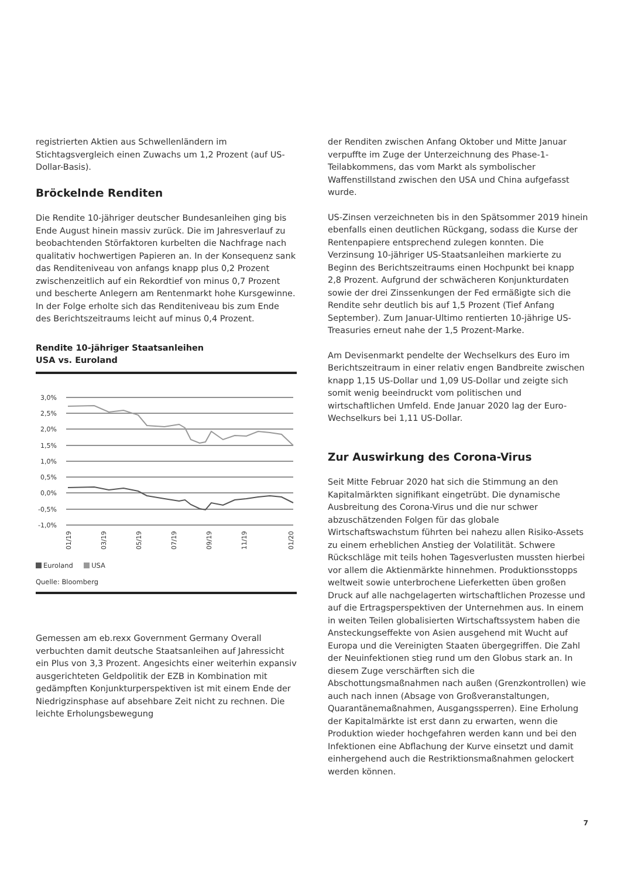registrierten Aktien aus Schwellenländern im Stichtagsvergleich einen Zuwachs um 1,2 Prozent (auf US-Dollar-Basis).
Bröckelnde Renditen
Die Rendite 10-jähriger deutscher Bundesanleihen ging bis Ende August hinein massiv zurück. Die im Jahresverlauf zu beobachtenden Störfaktoren kurbelten die Nachfrage nach qualitativ hochwertigen Papieren an. In der Konsequenz sank das Renditeniveau von anfangs knapp plus 0,2 Prozent zwischenzeitlich auf ein Rekordtief von minus 0,7 Prozent und bescherte Anlegern am Rentenmarkt hohe Kursgewinne. In der Folge erholte sich das Renditeniveau bis zum Ende des Berichtszeitraums leicht auf minus 0,4 Prozent.
Rendite 10-jähriger Staatsanleihen
USA vs. Euroland
3,0%
2,5%
2,0%
1,5%
1,0%
0,5%
0,0%
-0,5%
-1,0%
01/19
03/19
05/19
07/19
09/19
11/19
01/20
Euroland USA
Quelle: Bloomberg
Gemessen am eb.rexx Government Germany Overall verbuchten damit deutsche Staatsanleihen auf Jahressicht ein Plus von 3,3 Prozent. Angesichts einer weiterhin expansiv ausgerichteten Geldpolitik der EZB in Kombination mit gedämpften Konjunkturperspektiven ist mit einem Ende der Niedrigzinsphase auf absehbare Zeit nicht zu rechnen. Die leichte Erholungsbewegung
der Renditen zwischen Anfang Oktober und Mitte Januar verpuffte im Zuge der Unterzeichnung des Phase-1-Teilabkommens, das vom Markt als symbolischer Waffenstillstand zwischen den USA und China aufgefasst wurde.
US-Zinsen verzeichneten bis in den Spätsommer 2019 hinein ebenfalls einen deutlichen Rückgang, sodass die Kurse der Rentenpapiere entsprechend zulegen konnten. Die Verzinsung 10-jähriger US-Staatsanleihen markierte zu Beginn des Berichtszeitraums einen Hochpunkt bei knapp 2,8 Prozent. Aufgrund der schwächeren Konjunkturdaten sowie der drei Zinssenkungen der Fed ermäßigte sich die Rendite sehr deutlich bis auf 1,5 Prozent (Tief Anfang September). Zum Januar-Ultimo rentierten 10-jährige US-Treasuries erneut nahe der 1,5 Prozent-Marke.
Am Devisenmarkt pendelte der Wechselkurs des Euro im Berichtszeitraum in einer relativ engen Bandbreite zwischen knapp 1,15 US-Dollar und 1,09 US-Dollar und zeigte sich somit wenig beeindruckt vom politischen und wirtschaftlichen Umfeld. Ende Januar 2020 lag der Euro-Wechselkurs bei 1,11 US-Dollar.
Zur Auswirkung des Corona-Virus
Seit Mitte Februar 2020 hat sich die Stimmung an den Kapitalmärkten signifikant eingetrübt. Die dynamische Ausbreitung des Corona-Virus und die nur schwer abzuschätzenden Folgen für das globale Wirtschaftswachstum führten bei nahezu allen Risiko-Assets zu einem erheblichen Anstieg der Volatilität. Schwere Rückschläge mit teils hohen Tagesverlusten mussten hierbei vor allem die Aktienmärkte hinnehmen. Produktionsstopps weltweit sowie unterbrochene Lieferketten üben großen Druck auf alle nachgelagerten wirtschaftlichen Prozesse und auf die Ertragsperspektiven der Unternehmen aus. In einem in weiten Teilen globalisierten Wirtschaftssystem haben die Ansteckungseffekte von Asien ausgehend mit Wucht auf Europa und die Vereinigten Staaten übergegriffen. Die Zahl der Neuinfektionen stieg rund um den Globus stark an. In diesem Zuge verschärften sich die Abschottungsmaßnahmen nach außen (Grenzkontrollen) wie auch nach innen (Absage von Großveranstaltungen, Quarantänemaßnahmen, Ausgangssperren). Eine Erholung der Kapitalmärkte ist erst dann zu erwarten, wenn die Produktion wieder hochgefahren werden kann und bei den Infektionen eine Abflachung der Kurve einsetzt und damit einhergehend auch die Restriktionsmaßnahmen gelockert werden können.
7